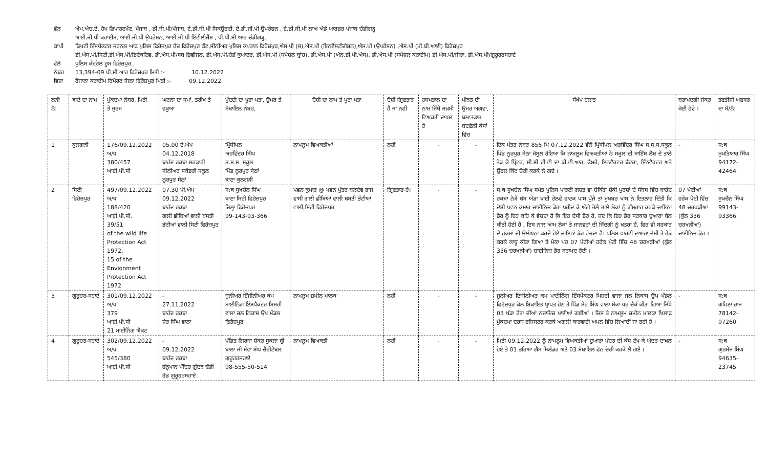ਵੱਲ ਐਮ.ਐਚ.ਏ, ਹੋਮ ਡਿਪਾਰਟਮੈਂਟ, ਪੰਜਾਬ , ਡੀ.ਜੀ.ਪੀ/ਪੰਜਾਬ, ਏ.ਡੀ.ਜੀ.ਪੀ ਸਿਕਉਰਟੀ, ਏ.ਡੀ.ਜੀ.ਪੀ ਉਪਰੇਸ਼ਨ , ਏ.ਡੀ.ਜੀ.ਪੀ ਲਾਅ ਐਡੰ ਆਰਡਰ ਪੰਜਾਬ ਚੰਡੀਗੜ੍ਹ
ਆਈ.ਜੀ.ਪੀ ਕਰਾਈਮ, ਆਈ.ਜੀ.ਪੀ ਉਪਰੇਸ਼ਨ, ਆਈ.ਜੀ.ਪੀ ਇੰਟੀਲੀਜੈਂਸ , ਪੀ.ਪੀ.ਸੀ.ਆਰ ਚੰਡੀਗੜ੍ਹ,
ਕਾਪੀ ਡਿਪਟੀ ਇੰਸਪੈਕਟਰ ਜਰਨਲ ਆਫ ਪੁਲਿਸ ਫਿਰੋਜ਼ਪੁਰ ਰੇਜ਼ ਫਿਰੋਜ਼ਪੁਰ ਕੈਂਟ,ਸੀਨੀਅਰ ਪੁਲਿਸ ਕਪਤਾਨ ਫਿਰੋਜ਼ਪੁਰ,ਐਸ.ਪੀ (ਸ),ਐਸ.ਪੀ (ਇਨਵੈਸਟੀਗੇਸ਼ਨ),ਐਸ.ਪੀ (ਉਪਰੇਸ਼ਨ) ,ਐਸ.ਪੀ (ਪੀ.ਬੀ.ਆਈ) ਫਿਰੋਜ਼ਪੁਰ
ਡੀ.ਐਸ.ਪੀ/ਸਿਟੀ,ਡੀ.ਐਸ.ਪੀ/ਡਿਟੈਕਟਿਵ, ਡੀ.ਐਸ.ਪੀ/ਸਬ ਡਿਵੀਜਨ, ਡੀ.ਐਸ.ਪੀ/ਹੈਡੱ ਕੁਆਟਰ, ਡੀ.ਐਸ.ਪੀ (ਸਪੈਸ਼ਲ ਬ੍ਰਾਂਚ), ਡੀ.ਐਸ.ਪੀ (ਐਨ.ਡੀ.ਪੀ.ਐਸ), ਡੀ.ਐਸ.ਪੀ (ਸਪੈਸ਼ਲ ਕਰਾਈਮ) ਡੀ.ਐਸ.ਪੀ/ਜੀਰਾ, ਡੀ.ਐਸ.ਪੀ/ਗੁਰੂਹਰਸਹਾਏ
ਵੱਲੋ ਪੁਲਿਸ ਕੰਟਰੋਲ ਰੂਮ ਫਿਰੋਜ਼ਪੁਰ
ਨੰਬਰ 13,394-09 ਪੀ.ਸੀ.ਆਰ ਫਿਰੋਜ਼ਪੁਰ ਮਿਤੀ :- 10.12.2022
ਵਿਸ਼ਾ ਰੋਜਾਨਾ ਕਰਾਈਮ ਰਿਪੋਰਟ ਜਿਲਾ ਫਿਰੋਜ਼ਪੁਰ ਮਿਤੀ :- 09.12.2022
| ਲੜੀ ਨੰ: | ਥਾਣੇ ਦਾ ਨਾਮ | ਮੁੱਕਦਮਾ ਨੰਬਰ, ਮਿਤੀ ਤੇ ਜੁਰਮ | ਘਟਨਾ ਦਾ ਸਮਾਂ, ਤਰੀਖ ਤੇ ਵਕੂਆ | ਮੁੱਦਈ ਦਾ ਪੂਰਾ ਪਤਾ, ਉਮਰ ਤੇ ਮੋਬਾਇਲ ਨੰਬਰ, | ਦੋਸ਼ੀ ਦਾ ਨਾਮ ਤੇ ਪੂਰਾ ਪਤਾ | ਦੋਸ਼ੀ ਗ੍ਰਿਫਤਾਰ ਹੈ ਜਾਂ ਨਹੀ | ਹਸਪਤਾਲ ਦਾ ਨਾਮ ਜਿੱਥੇ ਜਖ਼ਮੀ ਵਿਅਕਤੀ ਦਾਖਲ ਹੈ | ਪੀੜਤ ਦੀ ਉਮਰ ਅਗਵਾ, ਬਲਾਤਕਾਰ ਬਦਫੈਲੀ ਕੇਸਾਂ ਵਿੱਚ | ਸੰਖੇਪ ਹਲਾਤ | ਬਰਾਮਦਗੀ ਜੇਕਰ ਕੋਈ ਹੋਵੇ । | ਤਫਤੀਸ਼ੀ ਅਫ਼ਸਰ ਦਾ ਮੋ/ਨੰ: |
| --- | --- | --- | --- | --- | --- | --- | --- | --- | --- | --- | --- |
| 1 | ਕੁਲਗੜੀ | 176/09.12.2022 ਅ/ਧ 380/457 ਆਈ.ਪੀ.ਸੀ | 05.00 ਏ.ਐਮ 04.12.2018 ਬਾਹੱਦ ਰਕਬਾ ਸਰਕਾਰੀ ਸੀਨੀਅਰ ਸਕੈਂਡਰੀ ਸਕੂਲ ਨੂਰਪੁਰ ਸੇਠਾਂ | ਪ੍ਰਿੰਸੀਪਲ ਅਰਵਿੰਦਰ ਸਿੰਘ ਸ.ਸ.ਸ. ਸਕੂਲ ਪਿੰਡ ਨੂਰਪੁਰ ਸੇਠਾਂ ਥਾਣਾ ਕੁਲਗੜੀ | ਨਾਮਲੂਮ ਵਿਅਕਤੀਆਂ | ਨਹੀਂ | - | - | ਇੱਕ ਪੱਤਰ ਨੰਬਰ 855 ਮਿ 07.12.2022 ਵੱਲੋਂ ਪ੍ਰਿੰਸੀਪਲ ਅਰਵਿੰਦਰ ਸਿੰਘ ਸ.ਸ.ਸ.ਸਕੂਲ ਪਿੰਡ ਨੂਰਪੁਰ ਸੇਠਾਂ ਮੋਸੂਲ ਹੋਇਆ ਕਿ ਨਾਮਲੂਮ ਵਿਅਕਤੀਆਂ ਨੇ ਸਕੂਲ ਦੀ ਸਾਇੰਸ ਲੈਬ ਦੇ ਤਾਲੇ ਤੋੜ ਕੇ ਪ੍ਰਿੰਟਰ, ਸੀ.ਸੀ ਟੀ.ਵੀ ਦਾ ਡੀ.ਵੀ.ਆਰ, ਕੈਮਰੇ, ਇਨਵੈਰਟਰ ਬੈਟਰਾ, ਇੰਨਵੈਰਟਰ ਅਤੇ ਉਰਲ ਕਿੱਟ ਚੋਰੀ ਕਰਕੇ ਲੈ ਗਏ । | - | ਸ:ਥ ਮੁਖਤਿਆਰ ਸਿੰਘ 94172- 42464 |
| 2 | ਸਿਟੀ ਫਿਰੋਜ਼ਪੁਰ | 497/09.12.2022 ਅ/ਧ 188/420 ਆਈ.ਪੀ.ਸੀ, 39/51 of the wild life Protection Act 1972, 15 of the Envionment Protection Act 1972 | 07.30 ਪੀ.ਐਮ 09.12.2022 ਬਾਹੱਦ ਰਕਬਾ ਗਲੀ ਛੀਬਿਆਂ ਵਾਲੀ ਬਸਤੀ ਭੱਟੀਆਂ ਵਾਲੀ ਸਿਟੀ ਫਿਰੋਜ਼ਪੁਰ | ਸ:ਥ ਸੁਖਚੈਨ ਸਿੰਘ ਥਾਣਾ ਸਿਟੀ ਫਿਰੋਜ਼ਪੁਰ ਜਿਲ੍ਹਾ ਫਿਰੋਜ਼ਪੁਰ 99-143-93-366 | ਪਵਨ ਕੁਮਾਰ @ ਪਵਨ ਪੁੱਤਰ ਬਲਦੇਵ ਰਾਜ ਵਾਸੀ ਗਲੀ ਛੀਬਿਆਂ ਵਾਲੀ ਬਸਤੀ ਭੱਟੀਆਂ ਵਾਲੀ,ਸਿਟੀ ਫਿਰੋਜ਼ਪੁਰ | ਗ੍ਰਿਫਤਾਰ ਹੈ। | - | - | ਸ:ਥ ਸੁਖਚੈਨ ਸਿੰਘ ਸਮੇਤ ਪੁਲਿਸ ਪਾਰਟੀ ਗਸ਼ਤ ਵਾ ਚੈਕਿੰਗ ਸ਼ੱਕੀ ਪੁਰਸ਼ਾਂ ਦੇ ਸੰਬਧ ਵਿੱਚ ਬਾਹੱਦ ਰਕਬਾ ਨੇੜੇ ਬੱਸ ਅੱਡਾ ਖਾਈ ਰੇਲਵੇ ਫਾਟਕ ਪਾਸ ਪੁੱਜੇ ਤਾਂ ਮੁਖਬਰ ਖਾਸ ਨੇ ਇਤਲਾਹ ਦਿੱਤੀ ਕਿ ਦੋਸ਼ੀ ਪਵਨ ਕੁਮਾਰ ਚਾਈਨਿਜ਼ ਡੋਰਾ ਖਰੀਦ ਕੇ ਅੱਗੇ ਭੋਲੇ ਭਾਲੇ ਲੋਕਾਂ ਨੂੰ ਗੁੰਮਰਾਹ ਕਰਕੇ ਚਾਇਨਾ ਡੋਰ ਨੂੰ ਇਹ ਕਹਿ ਕੇ ਵੇਚਦਾ ਹੈ ਕਿ ਇਹ ਦੇਸੀ ਡੋਰ ਹੈ, ਜਦ ਕਿ ਇਹ ਡੋਰ ਸਰਕਾਰ ਦੁਆਰਾ ਬੈਨ ਕੀਤੀ ਹੋਈ ਹੈ , ਇਸ ਨਾਲ ਆਮ ਲੋਕਾਂ ਤੇ ਜਾਨਵਰਾਂ ਦੀ ਜਿੰਦਗੀ ਨੂੰ ਖਤਰਾ ਹੈ, ਫਿਰ ਵੀ ਸਰਕਾਰ ਦੇ ਹੁਕਮਾਂ ਦੀ ਉਲੰਘਨਾ ਕਰਦੇ ਹੋਏ ਚਾਇਨਾਂ ਡੋਰ ਵੇਚਦਾ ਹੈ। ਪੁਲਿਸ ਪਾਰਟੀ ਦੁਆਰਾ ਦੋਸ਼ੀ ਤੇ ਰੇਡ ਕਰਕੇ ਕਾਬੂ ਕੀਤਾ ਗਿਆ ਤੇ ਮੋਕਾ ਪਰ 07 ਪੇਟੀਆਂ ਹਰੇਕ ਪੇਟੀ ਵਿੱਚ 48 ਚਰਖੜੀਆਂ (ਕੁੱਲ 336 ਚਰਖੜੀਆਂ) ਚਾਈਨਿਜ਼ ਡੋਰ ਬਰਾਮਦ ਹੋਈ । | 07 ਪੇਟੀਆਂ ਹਰੇਕ ਪੇਟੀ ਵਿੱਚ 48 ਚਰਖੜੀਆਂ (ਕੁੱਲ 336 ਚਰਖੜੀਆਂ) ਚਾਈਨਿਜ਼ ਡੋਰ । | ਸ:ਥ ਸੁਖਚੈਨ ਸਿੰਘ 99143- 93366 |
| 3 | ਗੁਰੂਹਰ-ਸਹਾਏ | 301/09.12.2022 ਅ/ਧ 379 ਆਈ.ਪੀ.ਸੀ 21 ਮਾਈਨਿੰਗ ਐਕਟ | - 27.11.2022 ਬਾਹੱਦ ਰਕਬਾ ਸ਼ੇਰ ਸਿੰਘ ਵਾਲਾ | ਜੂਨੀਅਰ ਇੰਜੀਨੀਅਰ ਕਮ ਮਾਈਨਿੰਗ ਇੰਸਪੈਕਟਰ ਮਿਸ਼ਰੀ ਵਾਲਾ ਜਲ ਨਿਕਾਸ ਉਪ ਮੰਡਲ ਫਿਰੋਜ਼ਪੁਰ | ਨਾਮਲੂਮ ਜ਼ਮੀਨ ਮਾਲਕ | ਨਹੀਂ | - | - | ਜੂਨੀਅਰ ਇੰਜੀਨੀਅਰ ਕਮ ਮਾਈਨਿੰਗ ਇੰਸਪੈਕਟਰ ਮਿਸ਼ਰੀ ਵਾਲਾ ਜਲ ਨਿਕਾਸ ਉਪ ਮੰਡਲ ਫਿਰੋਜ਼ਪੁਰ ਕੋਲ ਸ਼ਿਕਾਇਤ ਪ੍ਰਾਪਤ ਹੋਣ ਤੇ ਪਿੰਡ ਸ਼ੇਰ ਸਿੰਘ ਵਾਲਾ ਮੋਕਾ ਪਰ ਚੈਕੱ ਕੀਤਾ ਗਿਆ ਜਿੱਥੇ 03 ਖੱਡਾ ਰੇਤਾ ਦੀਆਂ ਨਜਾਇਜ਼ ਪਾਈਆਂ ਗਈਆਂ । ਜਿਸ ਤੇ ਨਾਮਲੂਮ ਜ਼ਮੀਨ ਮਾਲਕਾ ਖਿਲਾਫ਼ ਮੁੱਕਦਮਾ ਦਰਜ ਰਜਿਸਟਰ ਕਰਕੇ ਅਗਲੀ ਕਾਰਵਾਈ ਅਮਲ ਵਿੱਚ ਲਿਆਦੀਂ ਜਾ ਰਹੀ ਹੈ । | - | ਸ:ਥ ਗਹਿਣਾ ਰਾਮ 78142- 97260 |
| 4 | ਗੁਰੂਹਰ-ਸਹਾਏ | 302/09.12.2022 ਅ/ਧ 545/380 ਆਈ.ਪੀ.ਸੀ | - 09.12.2022 ਬਾਹੱਦ ਰਕਬਾ ਹੰਨੂਮਾਨ ਮੰਦਿਰ ਗੁੱਦੜ ਢੰਡੀ ਰੋਡ ਗੁਰੂਹਰਸਹਾਏ | ਪੰਡਿਤ ਗਿਰਜਾ ਸ਼ੰਕਰ ਸੁਕਲਾ ਸ੍ਰੀ ਬਾਲਾ ਜੀ ਸੇਵਾ ਸੰਘ ਚੈਰੀਟੇਬਲ ਗੁਰੂਹਰਸਹਾਏ 98-555-50-514 | ਨਾਮਲੂਮ ਵਿਅਕਤੀ | ਨਹੀਂ | - | - | ਮਿਤੀ 09.12.2022 ਨੂੰ ਨਾਮਲੂਮ ਵਿਅਕਤੀਆਂ ਦੁਆਰਾ ਮੰਦਰ ਦੀ ਕੰਧ ਟੱਪ ਕੇ ਅੰਦਰ ਦਾਖਲ ਹੋਏ ਤੇ 01 ਭਰਿਆ ਗੈਸ ਸਿਲੰਡਰ ਅਤੇ 03 ਮੋਬਾਇਲ ਫੋਨ ਚੋਰੀ ਕਰਕੇ ਲੈ ਗਏ । | - | ਸ:ਥ ਗੁਰਮੇਜ ਸਿੰਘ 94635- 23745 |